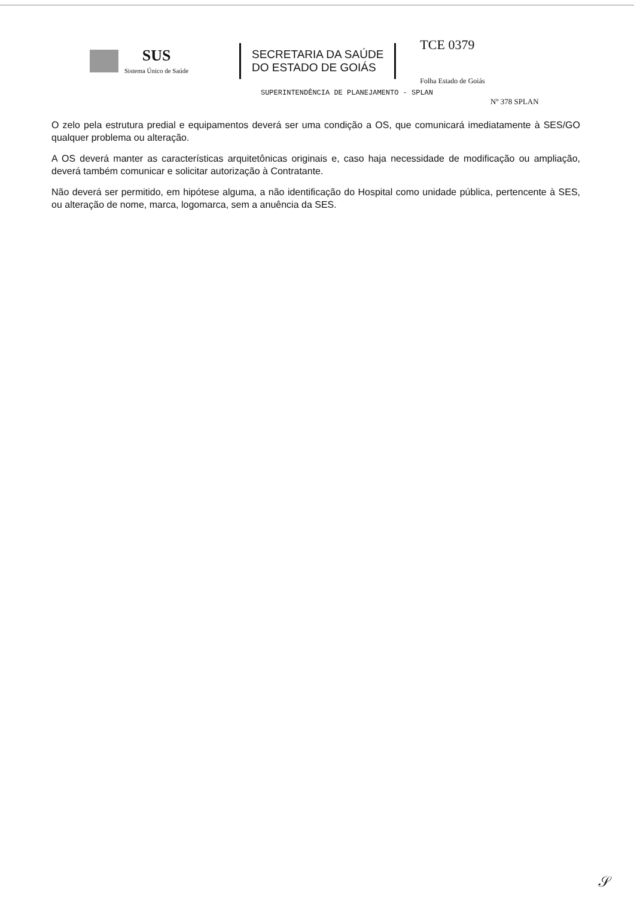SUS
Sistema Único de Saúde
SECRETARIA DA SAÚDE
DO ESTADO DE GOIÁS
TCE 0379
Folha Estado de Goiás
SUPERINTENDÊNCIA DE PLANEJAMENTO - SPLAN
Nº 378 SPLAN
O zelo pela estrutura predial e equipamentos deverá ser uma condição a OS, que comunicará imediatamente à SES/GO qualquer problema ou alteração.
A OS deverá manter as características arquitetônicas originais e, caso haja necessidade de modificação ou ampliação, deverá também comunicar e solicitar autorização à Contratante.
Não deverá ser permitido, em hipótese alguma, a não identificação do Hospital como unidade pública, pertencente à SES, ou alteração de nome, marca, logomarca, sem a anuência da SES.
𝒮